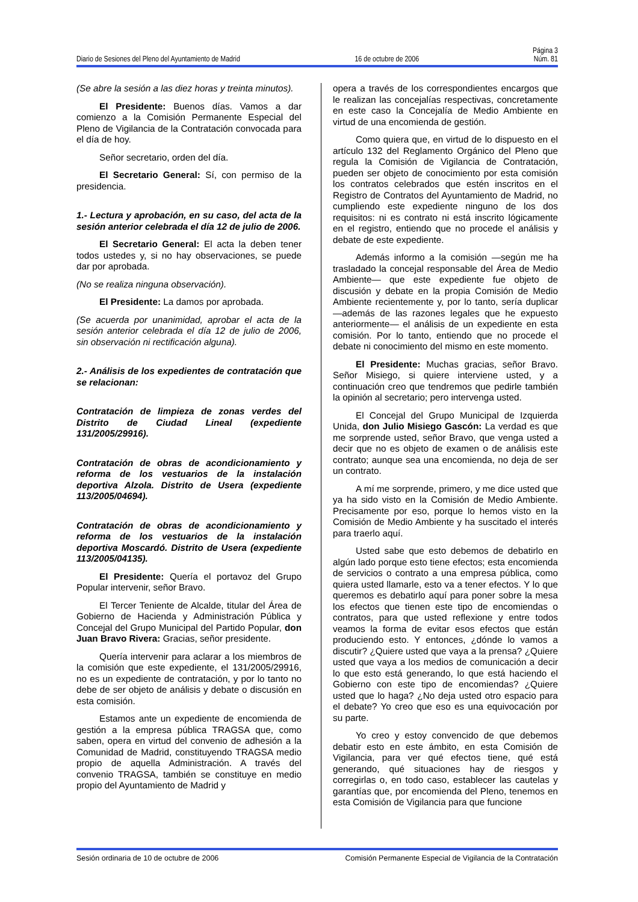Página 3
Diario de Sesiones del Pleno del Ayuntamiento de Madrid 16 de octubre de 2006 Núm. 81
(Se abre la sesión a las diez horas y treinta minutos).
El Presidente: Buenos días. Vamos a dar comienzo a la Comisión Permanente Especial del Pleno de Vigilancia de la Contratación convocada para el día de hoy.
Señor secretario, orden del día.
El Secretario General: Sí, con permiso de la presidencia.
1.- Lectura y aprobación, en su caso, del acta de la sesión anterior celebrada el día 12 de julio de 2006.
El Secretario General: El acta la deben tener todos ustedes y, si no hay observaciones, se puede dar por aprobada.
(No se realiza ninguna observación).
El Presidente: La damos por aprobada.
(Se acuerda por unanimidad, aprobar el acta de la sesión anterior celebrada el día 12 de julio de 2006, sin observación ni rectificación alguna).
2.- Análisis de los expedientes de contratación que se relacionan:
Contratación de limpieza de zonas verdes del Distrito de Ciudad Lineal (expediente 131/2005/29916).
Contratación de obras de acondicionamiento y reforma de los vestuarios de la instalación deportiva Alzola. Distrito de Usera (expediente 113/2005/04694).
Contratación de obras de acondicionamiento y reforma de los vestuarios de la instalación deportiva Moscardó. Distrito de Usera (expediente 113/2005/04135).
El Presidente: Quería el portavoz del Grupo Popular intervenir, señor Bravo.
El Tercer Teniente de Alcalde, titular del Área de Gobierno de Hacienda y Administración Pública y Concejal del Grupo Municipal del Partido Popular, don Juan Bravo Rivera: Gracias, señor presidente.
Quería intervenir para aclarar a los miembros de la comisión que este expediente, el 131/2005/29916, no es un expediente de contratación, y por lo tanto no debe de ser objeto de análisis y debate o discusión en esta comisión.
Estamos ante un expediente de encomienda de gestión a la empresa pública TRAGSA que, como saben, opera en virtud del convenio de adhesión a la Comunidad de Madrid, constituyendo TRAGSA medio propio de aquella Administración. A través del convenio TRAGSA, también se constituye en medio propio del Ayuntamiento de Madrid y
opera a través de los correspondientes encargos que le realizan las concejalías respectivas, concretamente en este caso la Concejalía de Medio Ambiente en virtud de una encomienda de gestión.
Como quiera que, en virtud de lo dispuesto en el artículo 132 del Reglamento Orgánico del Pleno que regula la Comisión de Vigilancia de Contratación, pueden ser objeto de conocimiento por esta comisión los contratos celebrados que estén inscritos en el Registro de Contratos del Ayuntamiento de Madrid, no cumpliendo este expediente ninguno de los dos requisitos: ni es contrato ni está inscrito lógicamente en el registro, entiendo que no procede el análisis y debate de este expediente.
Además informo a la comisión —según me ha trasladado la concejal responsable del Área de Medio Ambiente— que este expediente fue objeto de discusión y debate en la propia Comisión de Medio Ambiente recientemente y, por lo tanto, sería duplicar —además de las razones legales que he expuesto anteriormente— el análisis de un expediente en esta comisión. Por lo tanto, entiendo que no procede el debate ni conocimiento del mismo en este momento.
El Presidente: Muchas gracias, señor Bravo. Señor Misiego, si quiere interviene usted, y a continuación creo que tendremos que pedirle también la opinión al secretario; pero intervenga usted.
El Concejal del Grupo Municipal de Izquierda Unida, don Julio Misiego Gascón: La verdad es que me sorprende usted, señor Bravo, que venga usted a decir que no es objeto de examen o de análisis este contrato; aunque sea una encomienda, no deja de ser un contrato.
A mí me sorprende, primero, y me dice usted que ya ha sido visto en la Comisión de Medio Ambiente. Precisamente por eso, porque lo hemos visto en la Comisión de Medio Ambiente y ha suscitado el interés para traerlo aquí.
Usted sabe que esto debemos de debatirlo en algún lado porque esto tiene efectos; esta encomienda de servicios o contrato a una empresa pública, como quiera usted llamarle, esto va a tener efectos. Y lo que queremos es debatirlo aquí para poner sobre la mesa los efectos que tienen este tipo de encomiendas o contratos, para que usted reflexione y entre todos veamos la forma de evitar esos efectos que están produciendo esto. Y entonces, ¿dónde lo vamos a discutir? ¿Quiere usted que vaya a la prensa? ¿Quiere usted que vaya a los medios de comunicación a decir lo que esto está generando, lo que está haciendo el Gobierno con este tipo de encomiendas? ¿Quiere usted que lo haga? ¿No deja usted otro espacio para el debate? Yo creo que eso es una equivocación por su parte.
Yo creo y estoy convencido de que debemos debatir esto en este ámbito, en esta Comisión de Vigilancia, para ver qué efectos tiene, qué está generando, qué situaciones hay de riesgos y corregirlas o, en todo caso, establecer las cautelas y garantías que, por encomienda del Pleno, tenemos en esta Comisión de Vigilancia para que funcione
Sesión ordinaria de 10 de octubre de 2006 Comisión Permanente Especial de Vigilancia de la Contratación